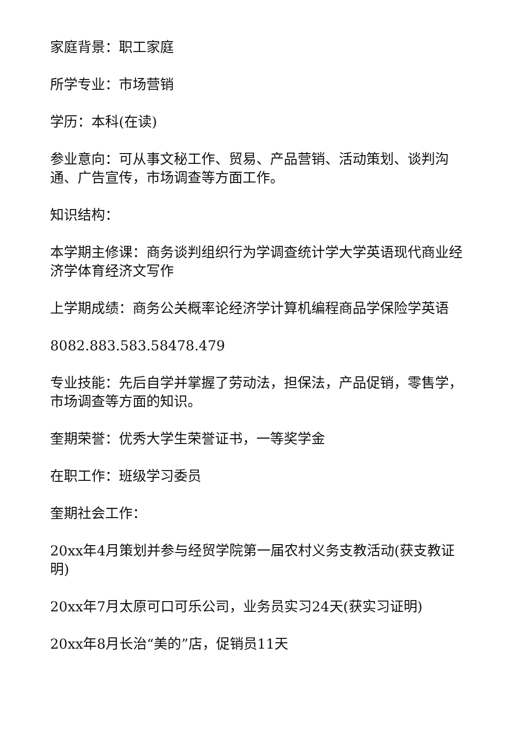家庭背景：职工家庭
所学专业：市场营销
学历：本科(在读)
参业意向：可从事文秘工作、贸易、产品营销、活动策划、谈判沟通、广告宣传，市场调查等方面工作。
知识结构：
本学期主修课：商务谈判组织行为学调查统计学大学英语现代商业经济学体育经济文写作
上学期成绩：商务公关概率论经济学计算机编程商品学保险学英语
8082.883.583.58478.479
专业技能：先后自学并掌握了劳动法，担保法，产品促销，零售学，市场调查等方面的知识。
奎期荣誉：优秀大学生荣誉证书，一等奖学金
在职工作：班级学习委员
奎期社会工作：
20xx年4月策划并参与经贸学院第一届农村义务支教活动(获支教证明)
20xx年7月太原可口可乐公司，业务员实习24天(获实习证明)
20xx年8月长治“美的”店，促销员11天